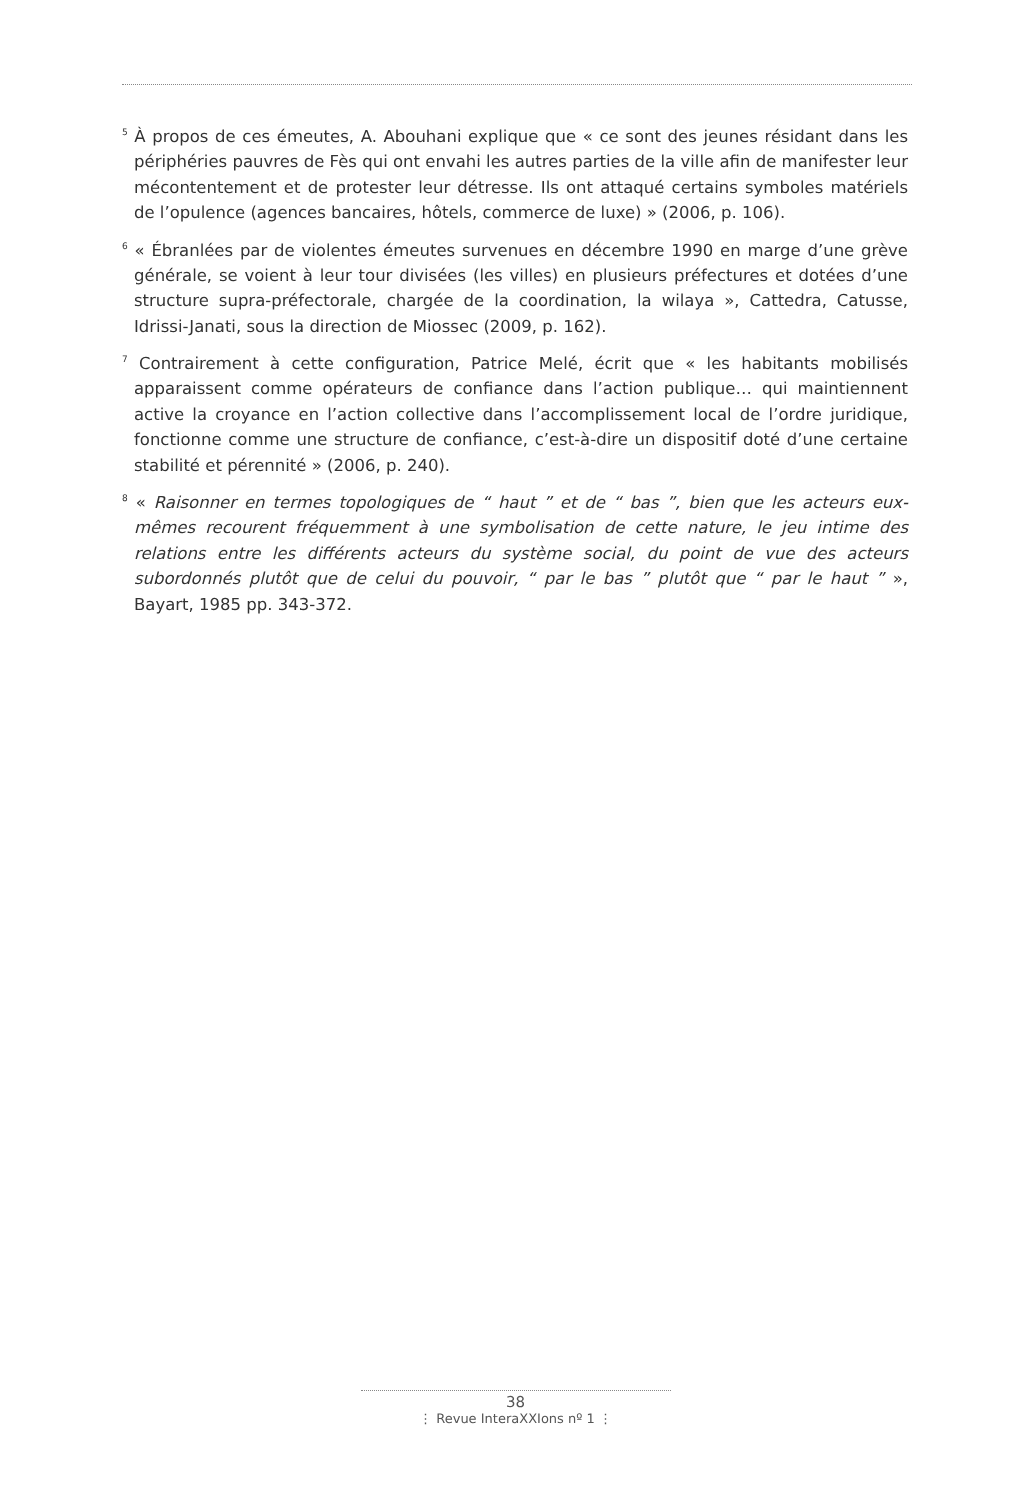<sup>5</sup> À propos de ces émeutes, A. Abouhani explique que « ce sont des jeunes résidant dans les périphéries pauvres de Fès qui ont envahi les autres parties de la ville afin de manifester leur mécontentement et de protester leur détresse. Ils ont attaqué certains symboles matériels de l’opulence (agences bancaires, hôtels, commerce de luxe) » (2006, p. 106).
<sup>6</sup> « Ébranlées par de violentes émeutes survenues en décembre 1990 en marge d’une grève générale, se voient à leur tour divisées (les villes) en plusieurs préfectures et dotées d’une structure supra-préfectorale, chargée de la coordination, la wilaya », Cattedra, Catusse, Idrissi-Janati, sous la direction de Miossec (2009, p. 162).
<sup>7</sup> Contrairement à cette configuration, Patrice Melé, écrit que « les habitants mobilisés apparaissent comme opérateurs de confiance dans l’action publique… qui maintiennent active la croyance en l’action collective dans l’accomplissement local de l’ordre juridique, fonctionne comme une structure de confiance, c’est-à-dire un dispositif doté d’une certaine stabilité et pérennité » (2006, p. 240).
<sup>8</sup> « Raisonner en termes topologiques de “ haut ” et de “ bas ”, bien que les acteurs eux-mêmes recourent fréquemment à une symbolisation de cette nature, le jeu intime des relations entre les différents acteurs du système social, du point de vue des acteurs subordonnés plutôt que de celui du pouvoir, “ par le bas ” plutôt que “ par le haut ” », Bayart, 1985 pp. 343-372.
38
⋮ Revue InteraXXIons nº 1 ⋮